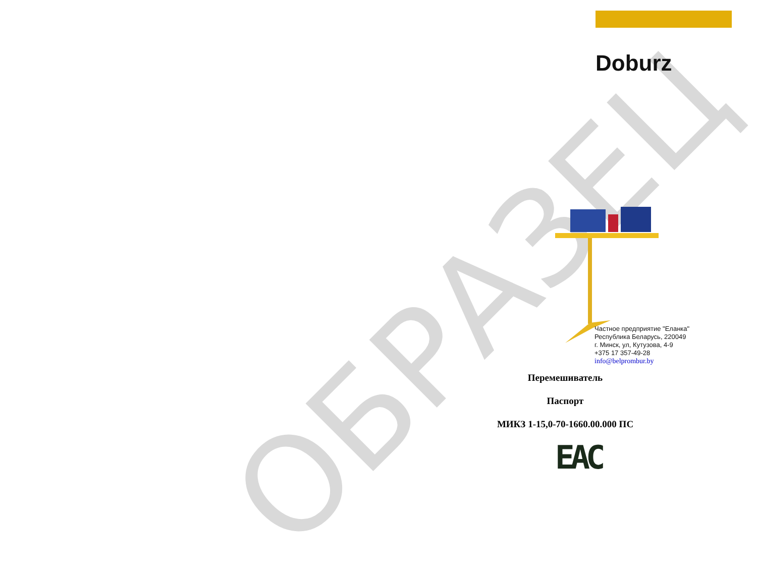ОБРАЗЕЦ
Doburz
Частное предприятие "Еланка"
Республика Беларусь, 220049
г. Минск, ул, Кутузова, 4-9
+375 17 357-49-28
info@belprombur.by
Перемешиватель
Паспорт
МИКЗ 1-15,0-70-1660.00.000 ПС
EAC